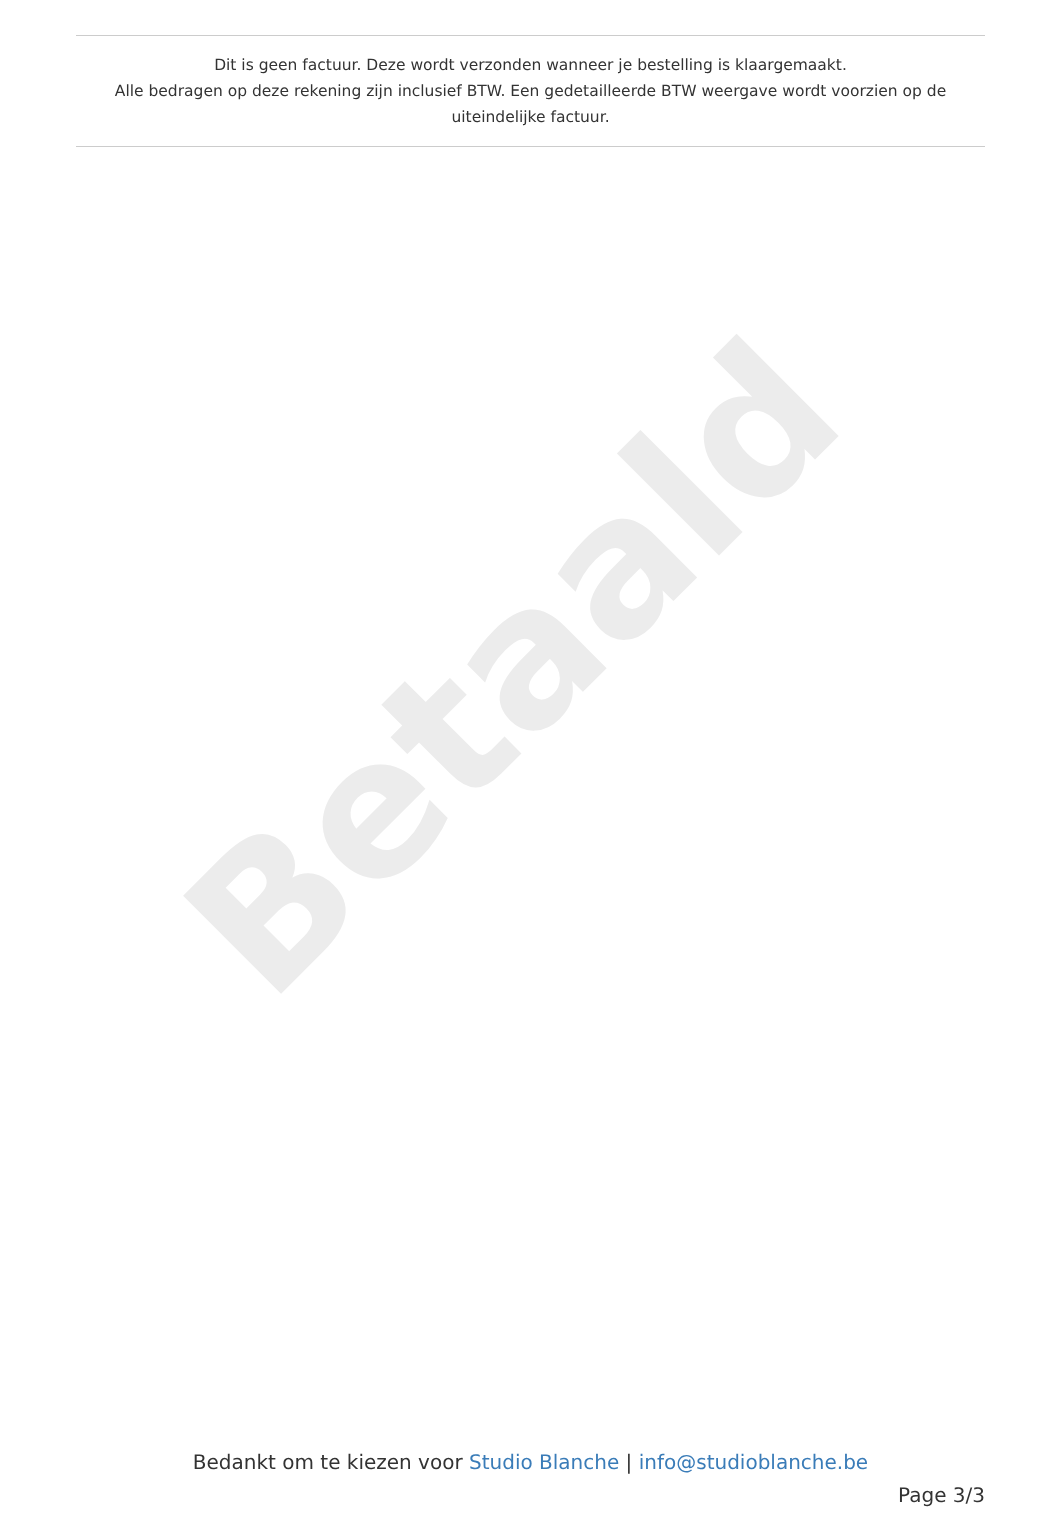Dit is geen factuur. Deze wordt verzonden wanneer je bestelling is klaargemaakt.
Alle bedragen op deze rekening zijn inclusief BTW. Een gedetailleerde BTW weergave wordt voorzien op de uiteindelijke factuur.
Betaald
Bedankt om te kiezen voor Studio Blanche | info@studioblanche.be
Page 3/3